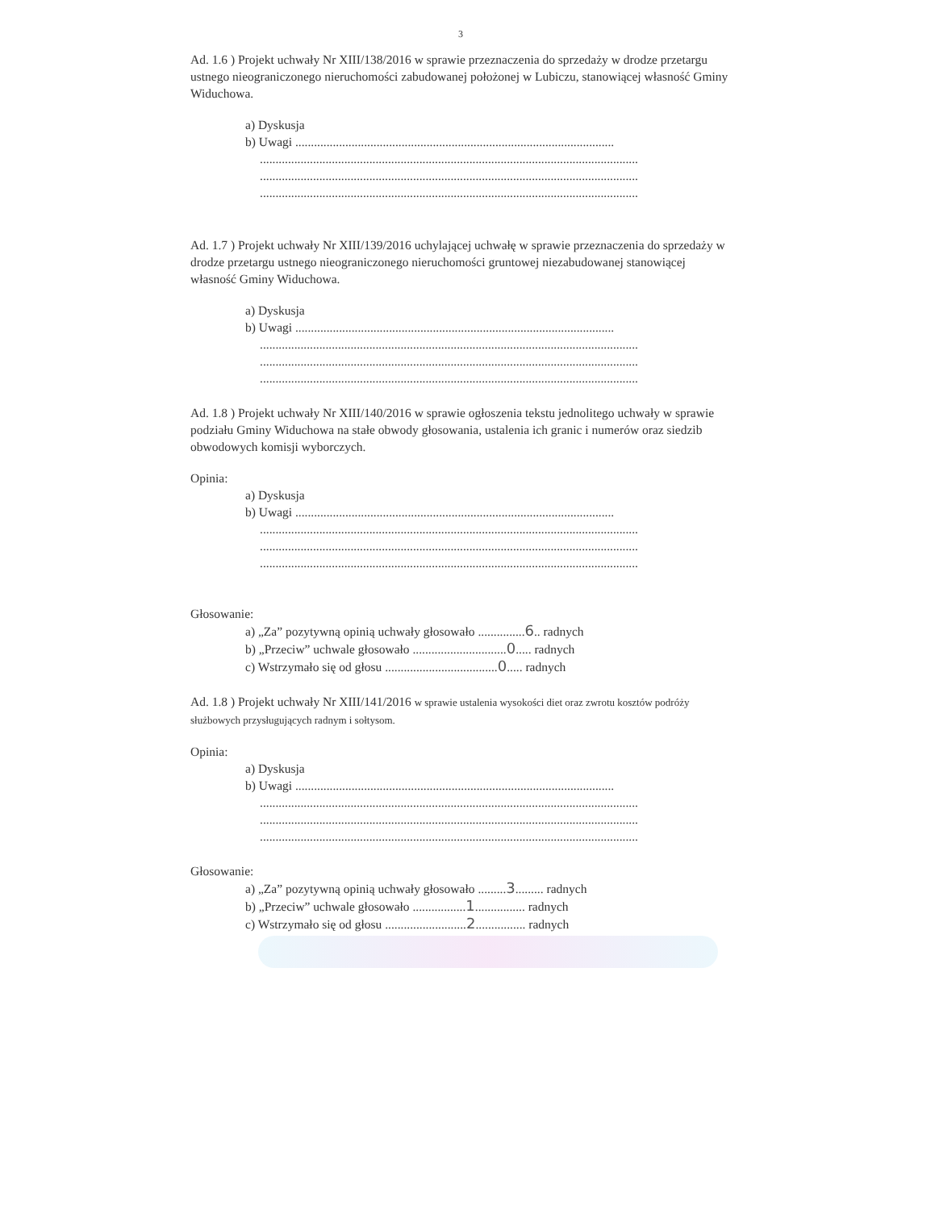3
Ad. 1.6 ) Projekt uchwały Nr XIII/138/2016 w sprawie przeznaczenia do sprzedaży w drodze przetargu ustnego nieograniczonego nieruchomości zabudowanej położonej w Lubiczu, stanowiącej własność Gminy Widuchowa.
a) Dyskusja
b) Uwagi ......................................................................................................
...........................................................................................................................................................................................................................................................................................................................................................................
Ad. 1.7 ) Projekt uchwały Nr XIII/139/2016 uchylającej uchwałę w sprawie przeznaczenia do sprzedaży w drodze przetargu ustnego nieograniczonego nieruchomości gruntowej niezabudowanej stanowiącej własność Gminy Widuchowa.
a) Dyskusja
b) Uwagi ......................................................................................................
...........................................................................................................................................................................................................................................................................................................................................................................
Ad. 1.8 ) Projekt uchwały Nr XIII/140/2016 w sprawie ogłoszenia tekstu jednolitego uchwały w sprawie podziału Gminy Widuchowa na stałe obwody głosowania, ustalenia ich granic i numerów oraz siedzib obwodowych komisji wyborczych.
Opinia:
a) Dyskusja
b) Uwagi ......................................................................................................
...........................................................................................................................................................................................................................................................................................................................................................................
Głosowanie:
a) „Za” pozytywną opinią uchwały głosowało ...............6.. radnych
b) „Przeciw” uchwale głosowało ..............................0..... radnych
c) Wstrzymało się od głosu ....................................0..... radnych
Ad. 1.8 ) Projekt uchwały Nr XIII/141/2016 w sprawie ustalenia wysokości diet oraz zwrotu kosztów podróży służbowych przysługujących radnym i sołtysom.
Opinia:
a) Dyskusja
b) Uwagi ......................................................................................................
...........................................................................................................................................................................................................................................................................................................................................................................
Głosowanie:
a) „Za” pozytywną opinią uchwały głosowało .........3......... radnych
b) „Przeciw” uchwale głosowało .................1................ radnych
c) Wstrzymało się od głosu ..........................2................ radnych